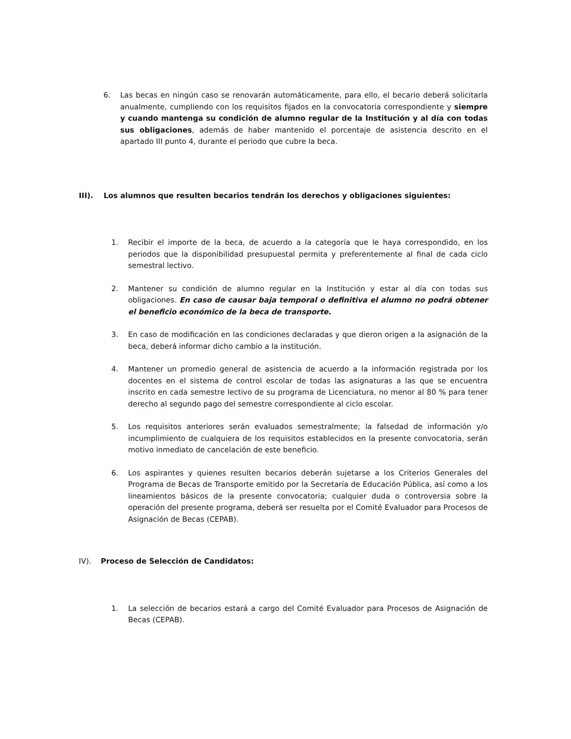6. Las becas en ningún caso se renovarán automáticamente, para ello, el becario deberá solicitarla anualmente, cumpliendo con los requisitos fijados en la convocatoria correspondiente y siempre y cuando mantenga su condición de alumno regular de la Institución y al día con todas sus obligaciones, además de haber mantenido el porcentaje de asistencia descrito en el apartado III punto 4, durante el periodo que cubre la beca.
III). Los alumnos que resulten becarios tendrán los derechos y obligaciones siguientes:
1. Recibir el importe de la beca, de acuerdo a la categoría que le haya correspondido, en los periodos que la disponibilidad presupuestal permita y preferentemente al final de cada ciclo semestral lectivo.
2. Mantener su condición de alumno regular en la Institución y estar al día con todas sus obligaciones. En caso de causar baja temporal o definitiva el alumno no podrá obtener el beneficio económico de la beca de transporte.
3. En caso de modificación en las condiciones declaradas y que dieron origen a la asignación de la beca, deberá informar dicho cambio a la institución.
4. Mantener un promedio general de asistencia de acuerdo a la información registrada por los docentes en el sistema de control escolar de todas las asignaturas a las que se encuentra inscrito en cada semestre lectivo de su programa de Licenciatura, no menor al 80 % para tener derecho al segundo pago del semestre correspondiente al ciclo escolar.
5. Los requisitos anteriores serán evaluados semestralmente; la falsedad de información y/o incumplimiento de cualquiera de los requisitos establecidos en la presente convocatoria, serán motivo inmediato de cancelación de este beneficio.
6. Los aspirantes y quienes resulten becarios deberán sujetarse a los Criterios Generales del Programa de Becas de Transporte emitido por la Secretaría de Educación Pública, así como a los lineamientos básicos de la presente convocatoria; cualquier duda o controversia sobre la operación del presente programa, deberá ser resuelta por el Comité Evaluador para Procesos de Asignación de Becas (CEPAB).
IV). Proceso de Selección de Candidatos:
1. La selección de becarios estará a cargo del Comité Evaluador para Procesos de Asignación de Becas (CEPAB).